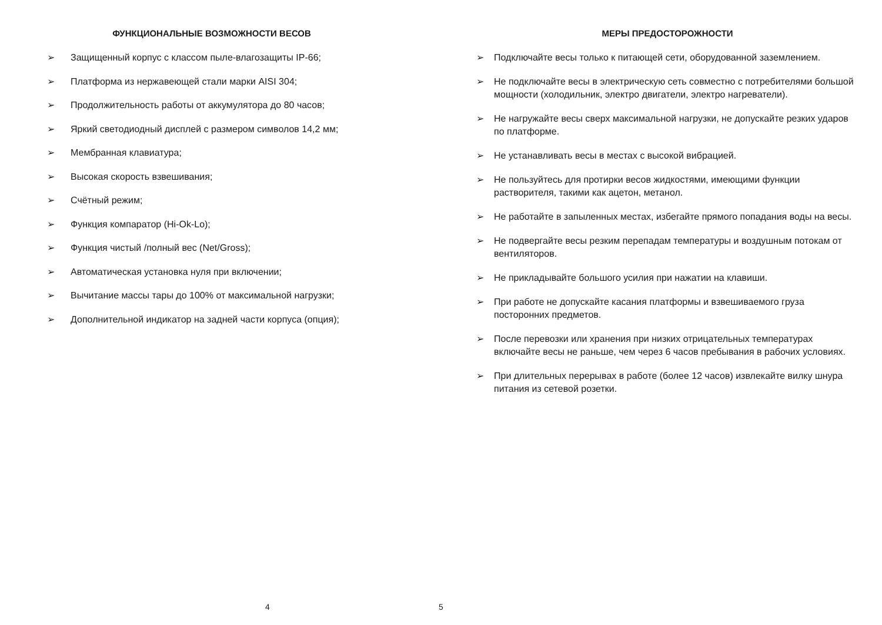ФУНКЦИОНАЛЬНЫЕ ВОЗМОЖНОСТИ ВЕСОВ
➢ Защищенный корпус с классом пыле-влагозащиты IP-66;
➢ Платформа из нержавеющей стали марки AISI 304;
➢ Продолжительность работы от аккумулятора до 80 часов;
➢ Яркий светодиодный дисплей с размером символов 14,2 мм;
➢ Мембранная клавиатура;
➢ Высокая скорость взвешивания;
➢ Счётный режим;
➢ Функция компаратор (Hi-Ok-Lo);
➢ Функция чистый /полный вес (Net/Gross);
➢ Автоматическая установка нуля при включении;
➢ Вычитание массы тары до 100% от максимальной нагрузки;
➢ Дополнительной индикатор на задней части корпуса (опция);
4
МЕРЫ ПРЕДОСТОРОЖНОСТИ
➢ Подключайте весы только к питающей сети, оборудованной заземлением.
➢ Не подключайте весы в электрическую сеть совместно с потребителями большой мощности (холодильник, электро двигатели, электро нагреватели).
➢ Не нагружайте весы сверх максимальной нагрузки, не допускайте резких ударов по платформе.
➢ Не устанавливать весы в местах с высокой вибрацией.
➢ Не пользуйтесь для протирки весов жидкостями, имеющими функции растворителя, такими как ацетон, метанол.
➢ Не работайте в запыленных местах, избегайте прямого попадания воды на весы.
➢ Не подвергайте весы резким перепадам температуры и воздушным потокам от вентиляторов.
➢ Не прикладывайте большого усилия при нажатии на клавиши.
➢ При работе не допускайте касания платформы и взвешиваемого груза посторонних предметов.
➢ После перевозки или хранения при низких отрицательных температурах включайте весы не раньше, чем через 6 часов пребывания в рабочих условиях.
➢ При длительных перерывах в работе (более 12 часов) извлекайте вилку шнура питания из сетевой розетки.
5